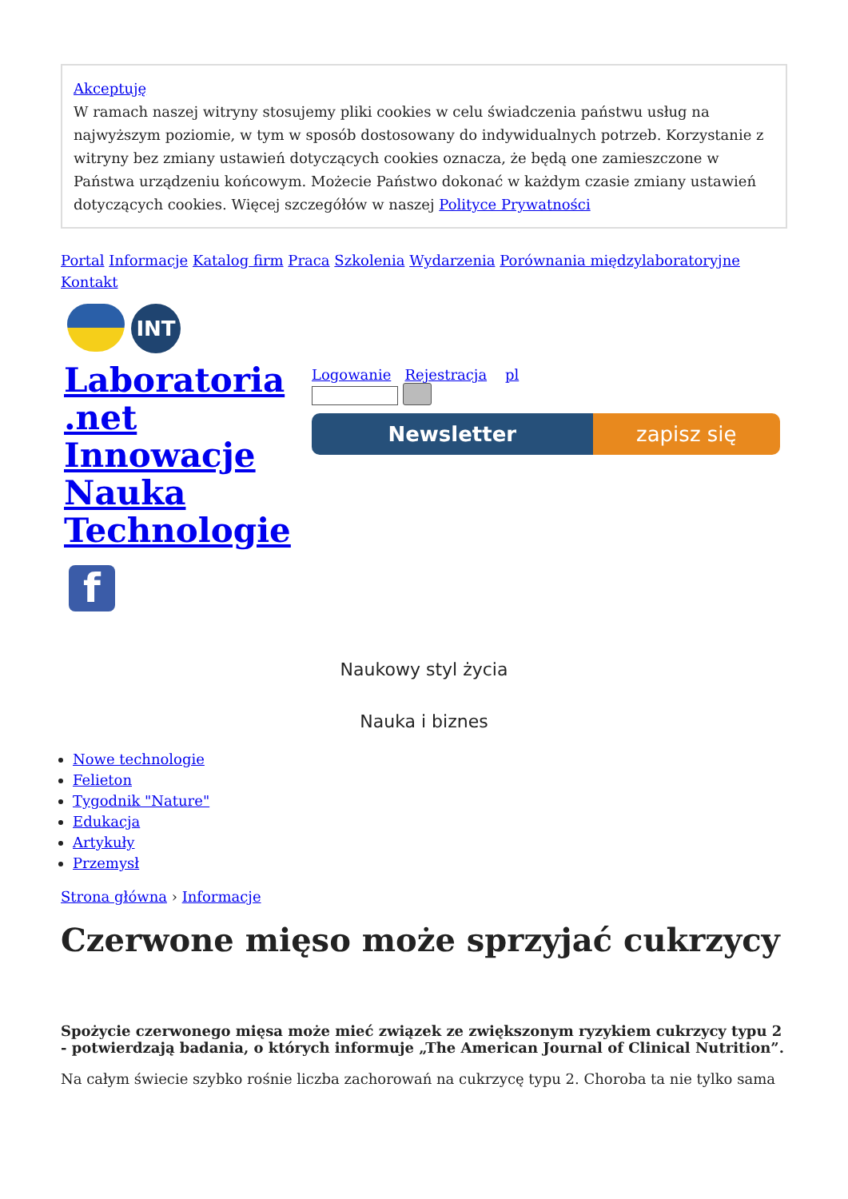Akceptuję
W ramach naszej witryny stosujemy pliki cookies w celu świadczenia państwu usług na najwyższym poziomie, w tym w sposób dostosowany do indywidualnych potrzeb. Korzystanie z witryny bez zmiany ustawień dotyczących cookies oznacza, że będą one zamieszczone w Państwa urządzeniu końcowym. Możecie Państwo dokonać w każdym czasie zmiany ustawień dotyczących cookies. Więcej szczegółów w naszej Polityce Prywatności
Portal Informacje Katalog firm Praca Szkolenia Wydarzenia Porównania międzylaboratoryjne Kontakt
INT
Laboratoria .net Innowacje Nauka Technologie
f
Logowanie Rejestracja pl
Newsletter zapisz się
Naukowy styl życia
Nauka i biznes
Nowe technologie
Felieton
Tygodnik "Nature"
Edukacja
Artykuły
Przemysł
Strona główna › Informacje
Czerwone mięso może sprzyjać cukrzycy
Spożycie czerwonego mięsa może mieć związek ze zwiększonym ryzykiem cukrzycy typu 2 - potwierdzają badania, o których informuje „The American Journal of Clinical Nutrition”.
Na całym świecie szybko rośnie liczba zachorowań na cukrzycę typu 2. Choroba ta nie tylko sama